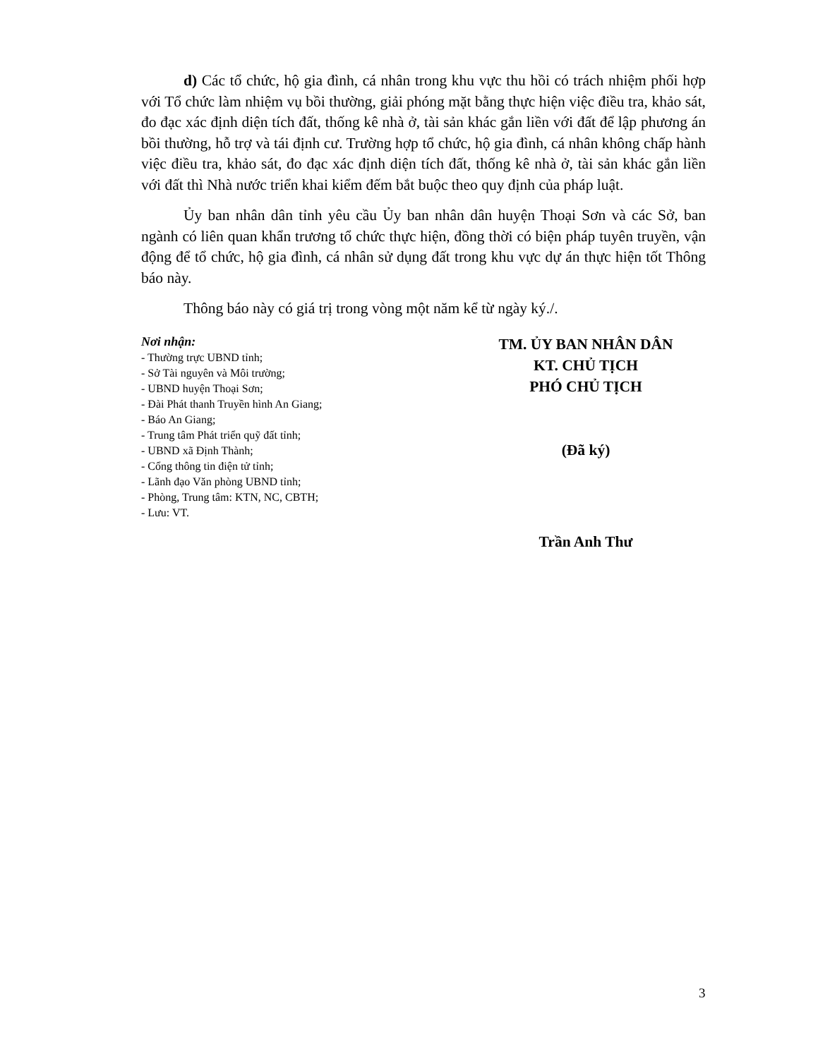d) Các tổ chức, hộ gia đình, cá nhân trong khu vực thu hồi có trách nhiệm phối hợp với Tổ chức làm nhiệm vụ bồi thường, giải phóng mặt bằng thực hiện việc điều tra, khảo sát, đo đạc xác định diện tích đất, thống kê nhà ở, tài sản khác gắn liền với đất để lập phương án bồi thường, hỗ trợ và tái định cư. Trường hợp tổ chức, hộ gia đình, cá nhân không chấp hành việc điều tra, khảo sát, đo đạc xác định diện tích đất, thống kê nhà ở, tài sản khác gắn liền với đất thì Nhà nước triển khai kiểm đếm bắt buộc theo quy định của pháp luật.
Ủy ban nhân dân tỉnh yêu cầu Ủy ban nhân dân huyện Thoại Sơn và các Sở, ban ngành có liên quan khẩn trương tổ chức thực hiện, đồng thời có biện pháp tuyên truyền, vận động để tổ chức, hộ gia đình, cá nhân sử dụng đất trong khu vực dự án thực hiện tốt Thông báo này.
Thông báo này có giá trị trong vòng một năm kể từ ngày ký./.
Nơi nhận:
- Thường trực UBND tỉnh;
- Sở Tài nguyên và Môi trường;
- UBND huyện Thoại Sơn;
- Đài Phát thanh Truyền hình An Giang;
- Báo An Giang;
- Trung tâm Phát triển quỹ đất tỉnh;
- UBND xã Định Thành;
- Cổng thông tin điện tử tỉnh;
- Lãnh đạo Văn phòng UBND tỉnh;
- Phòng, Trung tâm: KTN, NC, CBTH;
- Lưu: VT.
TM. ỦY BAN NHÂN DÂN
KT. CHỦ TỊCH
PHÓ CHỦ TỊCH
(Đã ký)
Trần Anh Thư
3